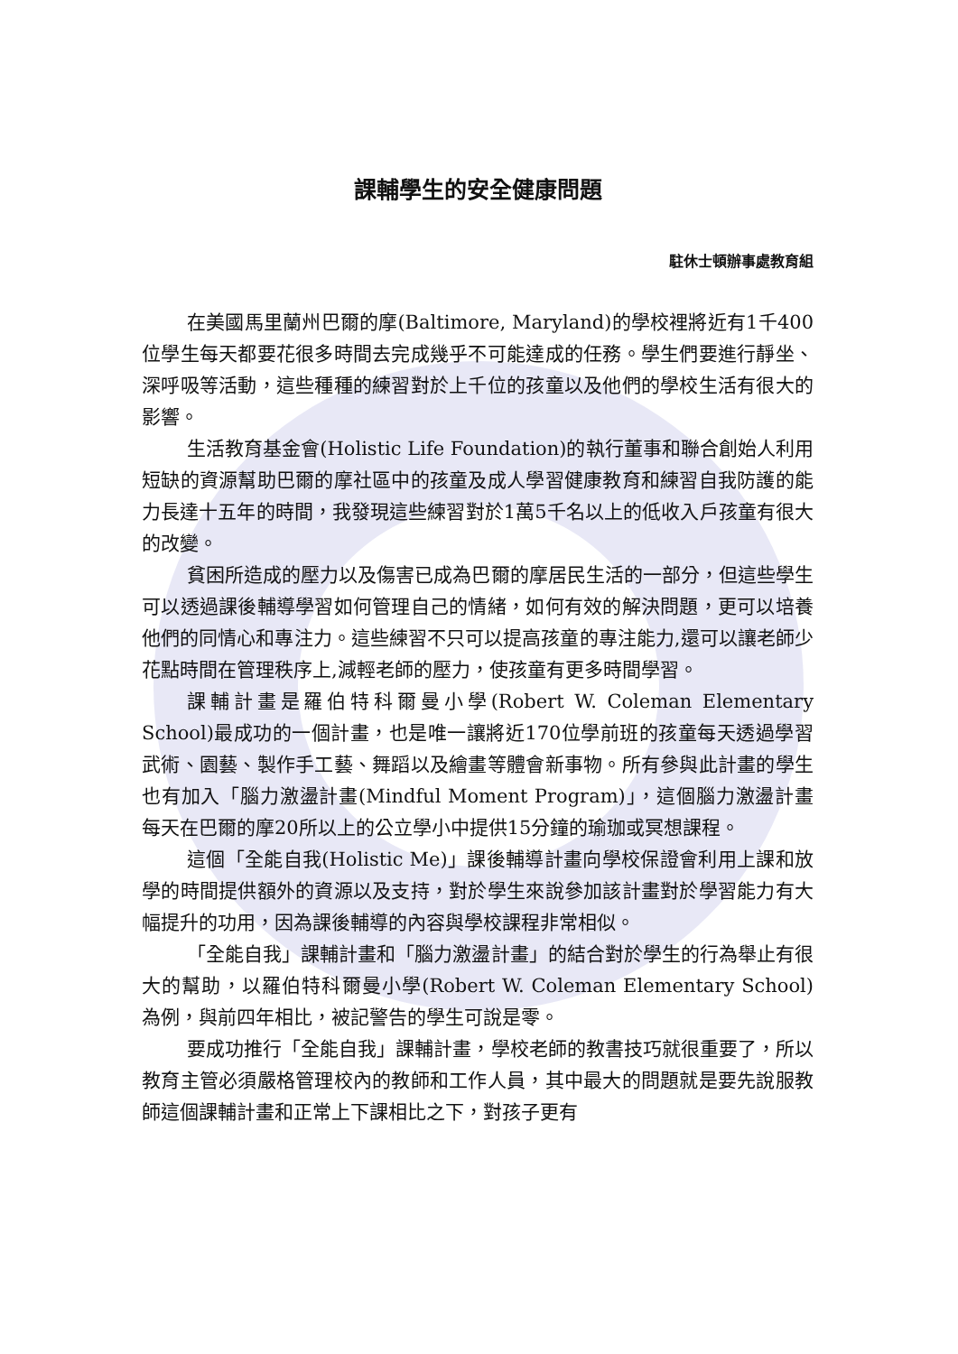課輔學生的安全健康問題
駐休士頓辦事處教育組
在美國馬里蘭州巴爾的摩(Baltimore, Maryland)的學校裡將近有1千400位學生每天都要花很多時間去完成幾乎不可能達成的任務。學生們要進行靜坐、深呼吸等活動，這些種種的練習對於上千位的孩童以及他們的學校生活有很大的影響。
生活教育基金會(Holistic Life Foundation)的執行董事和聯合創始人利用短缺的資源幫助巴爾的摩社區中的孩童及成人學習健康教育和練習自我防護的能力長達十五年的時間，我發現這些練習對於1萬5千名以上的低收入戶孩童有很大的改變。
貧困所造成的壓力以及傷害已成為巴爾的摩居民生活的一部分，但這些學生可以透過課後輔導學習如何管理自己的情緒，如何有效的解決問題，更可以培養他們的同情心和專注力。這些練習不只可以提高孩童的專注能力,還可以讓老師少花點時間在管理秩序上,減輕老師的壓力，使孩童有更多時間學習。
課輔計畫是羅伯特科爾曼小學(Robert W. Coleman Elementary School)最成功的一個計畫，也是唯一讓將近170位學前班的孩童每天透過學習武術、園藝、製作手工藝、舞蹈以及繪畫等體會新事物。所有參與此計畫的學生也有加入「腦力激盪計畫(Mindful Moment Program)」，這個腦力激盪計畫每天在巴爾的摩20所以上的公立學小中提供15分鐘的瑜珈或冥想課程。
這個「全能自我(Holistic Me)」課後輔導計畫向學校保證會利用上課和放學的時間提供額外的資源以及支持，對於學生來說參加該計畫對於學習能力有大幅提升的功用，因為課後輔導的內容與學校課程非常相似。
「全能自我」課輔計畫和「腦力激盪計畫」的結合對於學生的行為舉止有很大的幫助，以羅伯特科爾曼小學(Robert W. Coleman Elementary School)為例，與前四年相比，被記警告的學生可說是零。
要成功推行「全能自我」課輔計畫，學校老師的教書技巧就很重要了，所以教育主管必須嚴格管理校內的教師和工作人員，其中最大的問題就是要先說服教師這個課輔計畫和正常上下課相比之下，對孩子更有